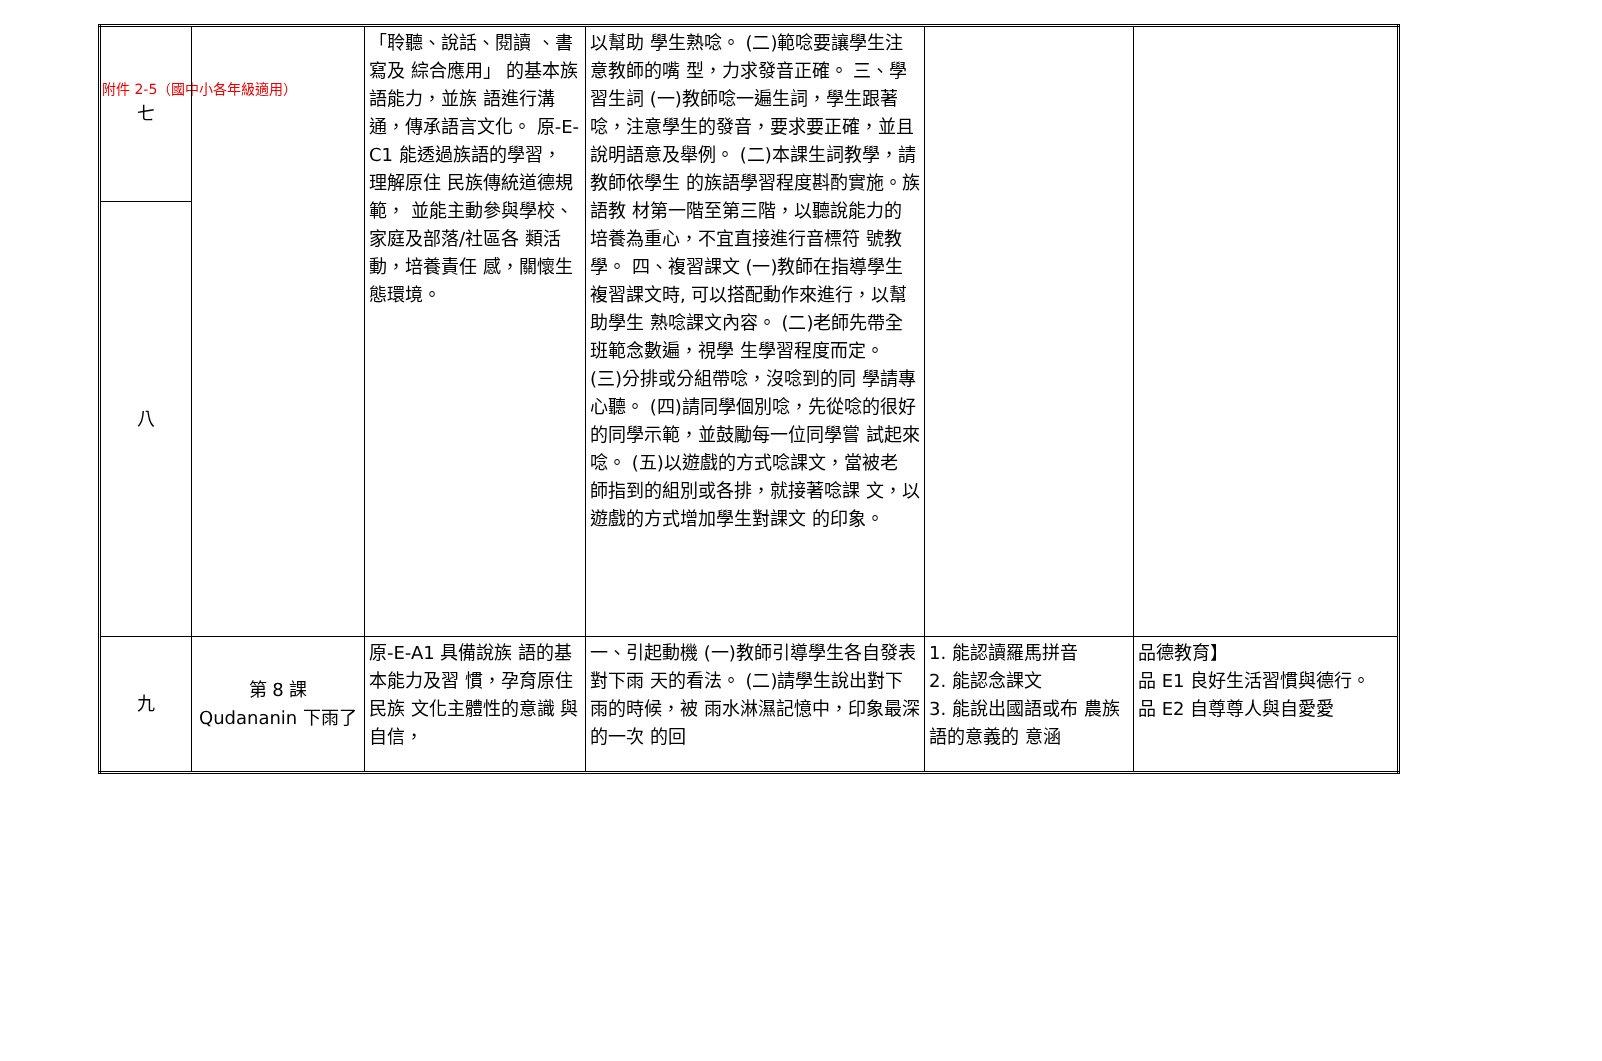附件 2-5（國中小各年級適用）
| 七 | | 「聆聽、說話、閱讀 、書寫及 綜合應用」 的基本族 語能力，並族 語進行溝通，傳承語言文化。 原-E-C1 能透過族語的學習， 理解原住 民族傳統道德規範， 並能主動參與學校、 家庭及部落/社區各 類活動，培養責任 感，關懷生態環境。 | 以幫助 學生熟唸。 (二)範唸要讓學生注意教師的嘴 型，力求發音正確。 三、學習生詞 (一)教師唸一遍生詞，學生跟著 唸，注意學生的發音，要求要正確，並且說明語意及舉例。 (二)本課生詞教學，請教師依學生 的族語學習程度斟酌實施。族語教 材第一階至第三階，以聽說能力的 培養為重心，不宜直接進行音標符 號教學。 四、複習課文 (一)教師在指導學生複習課文時, 可以搭配動作來進行，以幫助學生 熟唸課文內容。 (二)老師先帶全班範念數遍，視學 生學習程度而定。 (三)分排或分組帶唸，沒唸到的同 學請專心聽。 (四)請同學個別唸，先從唸的很好 的同學示範，並鼓勵每一位同學嘗 試起來唸。 (五)以遊戲的方式唸課文，當被老 師指到的組別或各排，就接著唸課 文，以遊戲的方式增加學生對課文 的印象。 | | |
| 八 | | | | | |
| 九 | 第 8 課 Qudananin 下雨了 | 原-E-A1 具備說族 語的基本能力及習 慣，孕育原住民族 文化主體性的意識 與自信， | 一、引起動機 (一)教師引導學生各自發表對下雨 天的看法。 (二)請學生說出對下雨的時候，被 雨水淋濕記憶中，印象最深的一次 的回 | 1. 能認讀羅馬拼音 2. 能認念課文 3. 能說出國語或布 農族語的意義的 意涵 | 品德教育】 品 E1 良好生活習慣與德行。 品 E2 自尊尊人與自愛愛 |